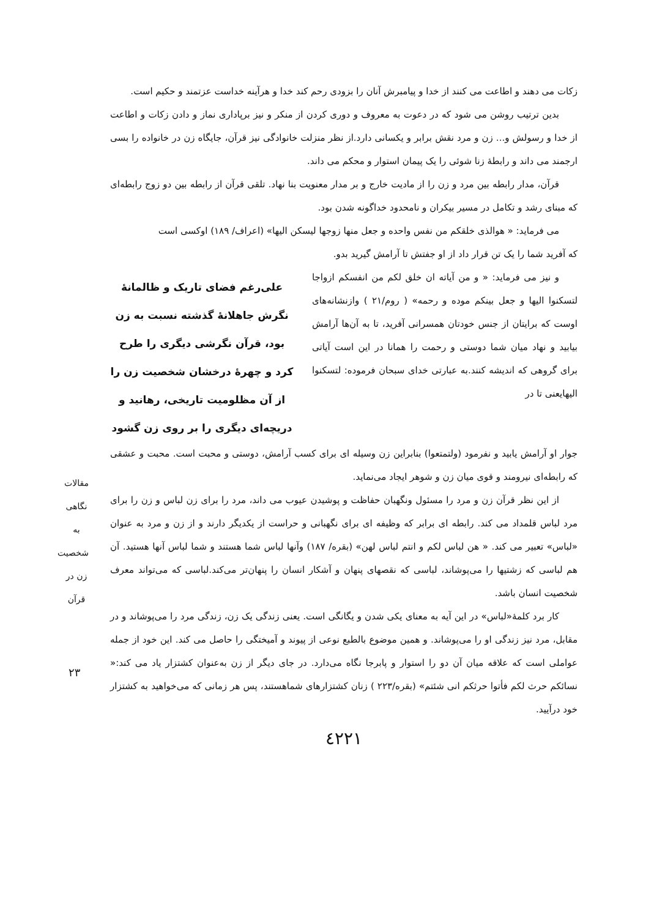زکات می دهند و اطاعت می کنند از خدا و پیامبرش آنان را بزودی رحم کند خدا و هرآینه خداست عزتمند و حکیم است.
بدین ترتیب روشن می شود که در دعوت به معروف و دوری کردن از منکر و نیز برپاداری نماز و دادن زکات و اطاعت از خدا و رسولش و... زن و مرد نقش برابر و یکسانی دارد.از نظر منزلت خانوادگی نیز قرآن، جایگاه زن در خانواده را بسی ارجمند می داند و رابطهٔ زنا شوئی را یک پیمان استوار و محکم می داند.
قرآن، مدار رابطه بین مرد و زن را از مادیت خارج و بر مدار معنویت بنا نهاد. تلقی قرآن از رابطه بین دو زوج رابطه‌ای که مبنای رشد و تکامل در مسیر بیکران و نامحدود خداگونه شدن بود.
می فرماید: « هوالذی خلقکم من نفس واحده و جعل منها زوجها لیسکن الیها» (اعراف/ ۱۸۹) اوکسی است
که آفرید شما را یک تن قرار داد از او جفتش تا آرامش گیرید بدو.
و نیز می فرماید: « و من آیاته ان خلق لکم من انفسکم ازواجا لتسکنوا الیها و جعل بینکم موده و رحمه» ( روم/۲۱ ) وازنشانه‌های اوست که برایتان از جنس خودتان همسرانی آفرید، تا به آن‌ها آرامش بیابید و نهاد میان شما دوستی و رحمت را همانا در این است آیاتی برای گروهی که اندیشه کنند.به عبارتی خدای سبحان فرموده: لتسکنوا الیهایعنی تا در
علی‌رغم فضای تاریک و ظالمانهٔ نگرش جاهلانهٔ گذشته نسبت به زن بود، قرآن نگرشی دیگری را طرح کرد و چهرهٔ درخشان شخصیت زن را از آن مظلومیت تاریخی، رهانید و دریچه‌ای دیگری را بر روی زن گشود
جوار او آرامش یابید و نفرمود (ولتمتعوا) بنابراین زن وسیله ای برای کسب آرامش، دوستی و محبت است. محبت و عشقی که رابطه‌ای نیرومند و قوی میان زن و شوهر ایجاد می‌نماید.
از این نظر قرآن زن و مرد را مسئول ونگهبان حفاظت و پوشیدن عیوب می داند، مرد را برای زن لباس و زن را برای مرد لباس قلمداد می کند. رابطه ای برابر که وظیفه ای برای نگهبانی و حراست از یکدیگر دارند و از زن و مرد به عنوان «لباس» تعبیر می کند. « هن لباس لکم و انتم لباس لهن» (بقره/ ۱۸۷) وآنها لباس شما هستند و شما لباس آنها هستید. آن هم لباسی که زشتیها را می‌پوشاند، لباسی که نقصهای پنهان و آشکار انسان را پنهان‌تر می‌کند.لباسی که می‌تواند معرف شخصیت انسان باشد.
کار برد کلمهٔ«لباس» در این آیه به معنای یکی شدن و یگانگی است. یعنی زندگی یک زن، زندگی مرد را می‌پوشاند و در مقابل، مرد نیز زندگی او را می‌پوشاند. و همین موضوع بالطبع نوعی از پیوند و آمیختگی را حاصل می کند. این خود از جمله عواملی است که علاقه میان آن دو را استوار و پابرجا نگاه می‌دارد. در جای دیگر از زن به‌عنوان کشتزار یاد می کند:« نسائکم حرث لکم فأتوا حرثکم انی شئتم» (بقره/۲۲۳ ) زنان کشتزارهای شماهستند، پس هر زمانی که می‌خواهید به کشتزار خود درآیید.
٤٢٢١
مقالات
نگاهی به شخصیت زن در قرآن
۲۳